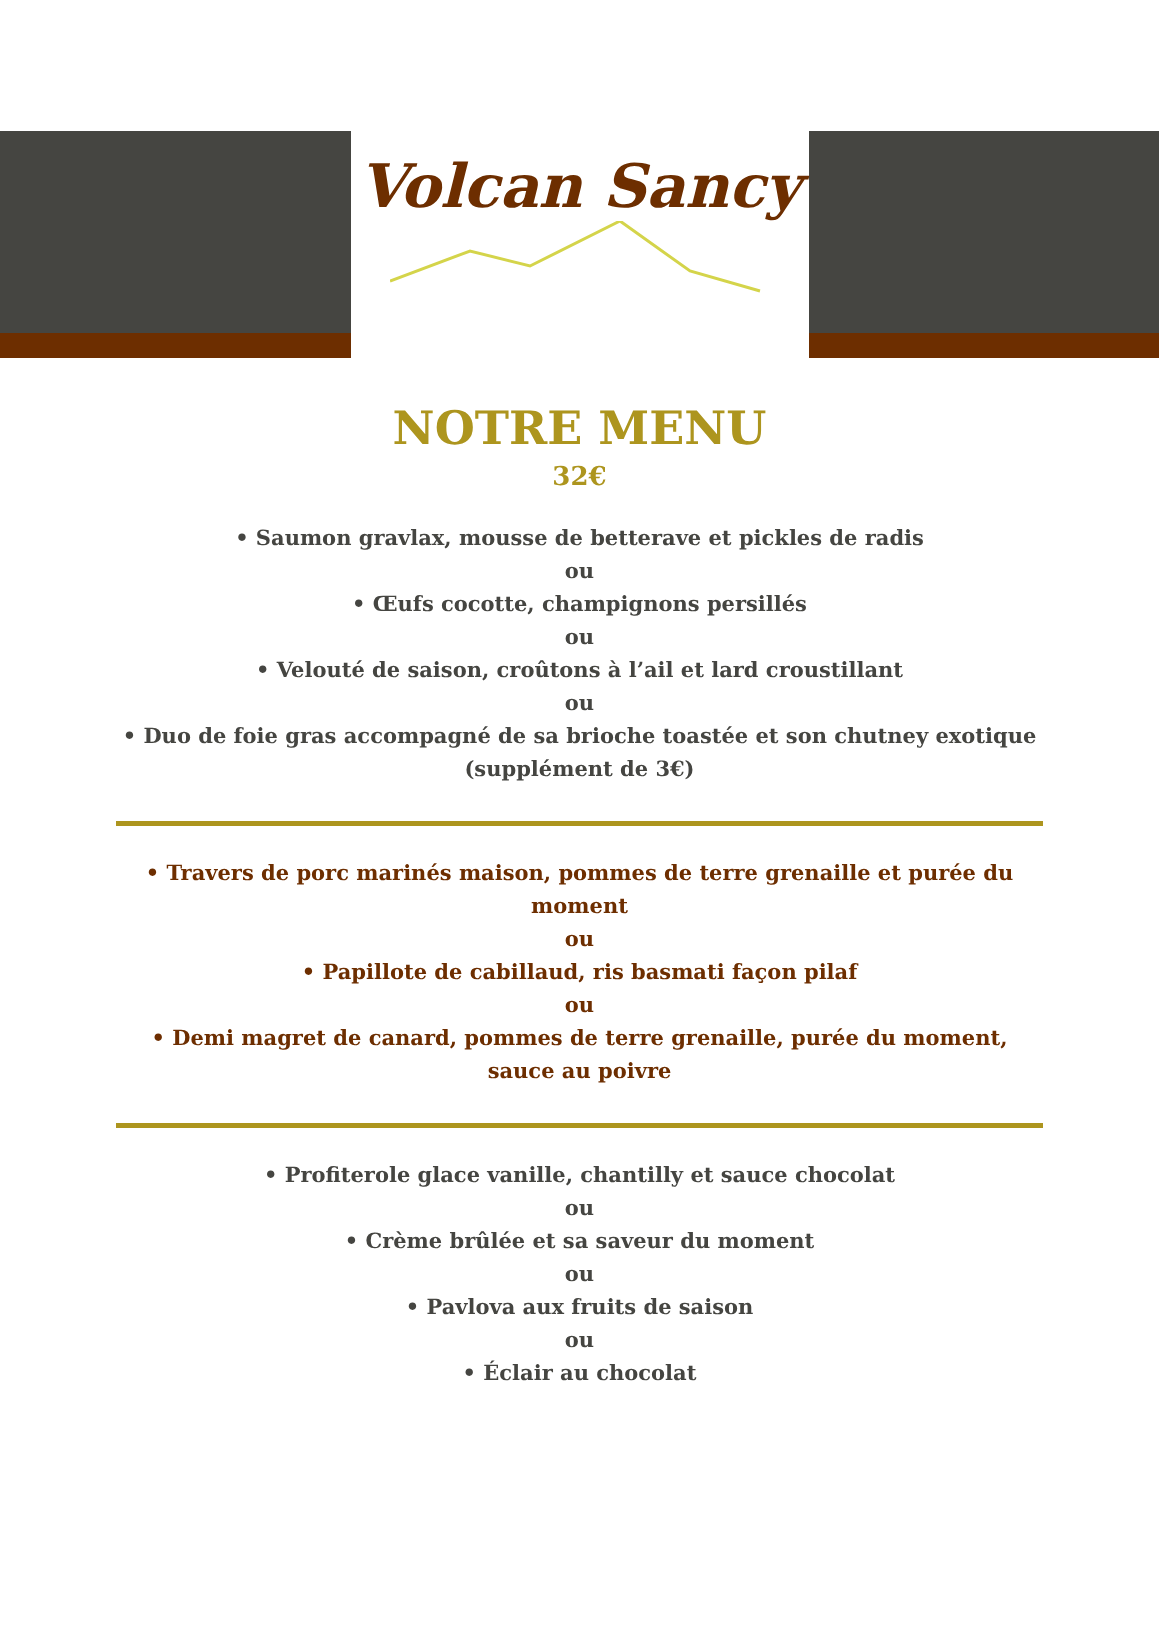Volcan Sancy
NOTRE MENU
32€
• Saumon gravlax, mousse de betterave et pickles de radis
ou
• Œufs cocotte, champignons persillés
ou
• Velouté de saison, croûtons à l’ail et lard croustillant
ou
• Duo de foie gras accompagné de sa brioche toastée et son chutney exotique (supplément de 3€)
• Travers de porc marinés maison, pommes de terre grenaille et purée du moment
ou
• Papillote de cabillaud, ris basmati façon pilaf
ou
• Demi magret de canard, pommes de terre grenaille, purée du moment, sauce au poivre
• Profiterole glace vanille, chantilly et sauce chocolat
ou
• Crème brûlée et sa saveur du moment
ou
• Pavlova aux fruits de saison
ou
• Éclair au chocolat